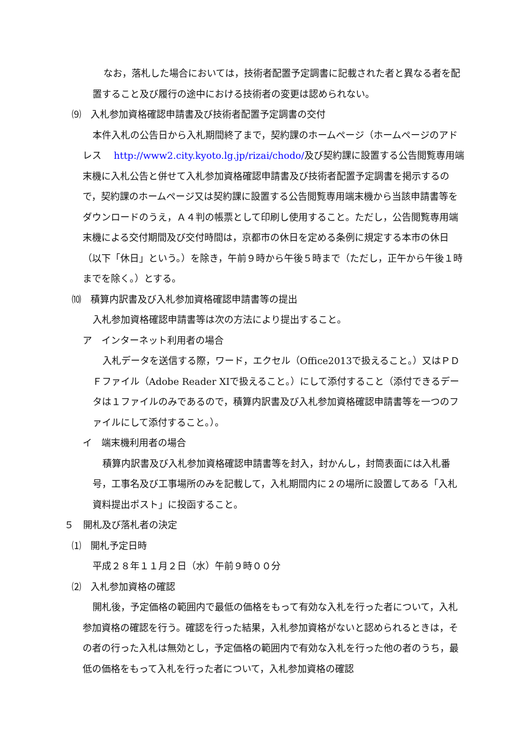なお，落札した場合においては，技術者配置予定調書に記載された者と異なる者を配置すること及び履行の途中における技術者の変更は認められない。
⑼　入札参加資格確認申請書及び技術者配置予定調書の交付
本件入札の公告日から入札期間終了まで，契約課のホームページ（ホームページのアドレス　 http://www2.city.kyoto.lg.jp/rizai/chodo/及び契約課に設置する公告閲覧専用端末機に入札公告と併せて入札参加資格確認申請書及び技術者配置予定調書を掲示するので，契約課のホームページ又は契約課に設置する公告閲覧専用端末機から当該申請書等をダウンロードのうえ，Ａ４判の帳票として印刷し使用すること。ただし，公告閲覧専用端末機による交付期間及び交付時間は，京都市の休日を定める条例に規定する本市の休日（以下「休日」という。）を除き，午前９時から午後５時まで（ただし，正午から午後１時までを除く。）とする。
⑽　積算内訳書及び入札参加資格確認申請書等の提出
入札参加資格確認申請書等は次の方法により提出すること。
ア　インターネット利用者の場合
入札データを送信する際，ワード，エクセル（Office2013で扱えること。）又はＰＤＦファイル（Adobe Reader XIで扱えること。）にして添付すること（添付できるデータは１ファイルのみであるので，積算内訳書及び入札参加資格確認申請書等を一つのファイルにして添付すること。）。
イ　端末機利用者の場合
積算内訳書及び入札参加資格確認申請書等を封入，封かんし，封筒表面には入札番号，工事名及び工事場所のみを記載して，入札期間内に２の場所に設置してある「入札資料提出ポスト」に投函すること。
５　開札及び落札者の決定
⑴　開札予定日時
平成２８年１１月２日（水）午前９時００分
⑵　入札参加資格の確認
開札後，予定価格の範囲内で最低の価格をもって有効な入札を行った者について，入札参加資格の確認を行う。確認を行った結果，入札参加資格がないと認められるときは，その者の行った入札は無効とし，予定価格の範囲内で有効な入札を行った他の者のうち，最低の価格をもって入札を行った者について，入札参加資格の確認